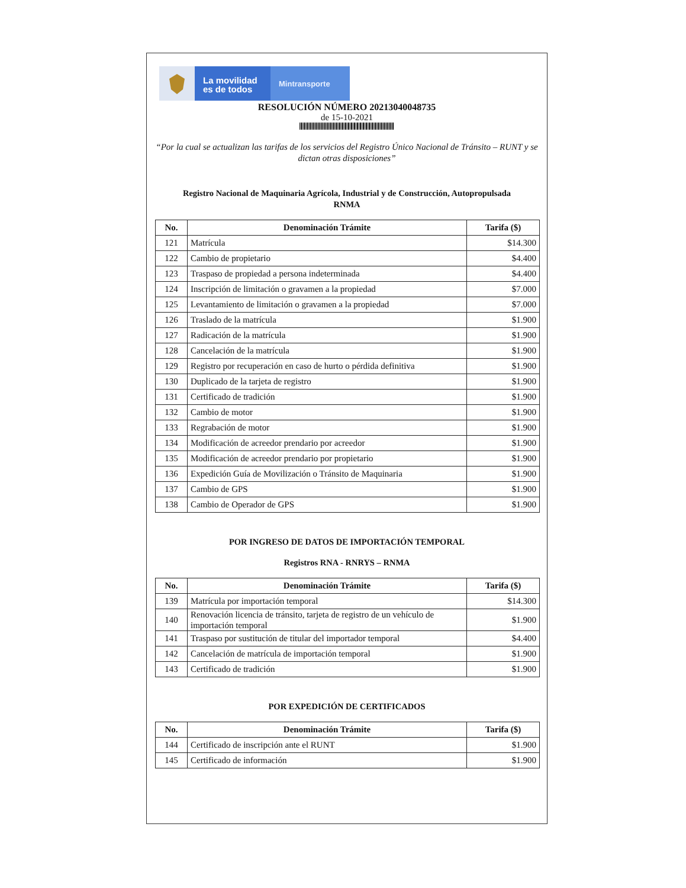La movilidad
es de todos
Mintransporte
RESOLUCIÓN NÚMERO 20213040048735
de 15-10-2021
“Por la cual se actualizan las tarifas de los servicios del Registro Único Nacional de Tránsito – RUNT y se dictan otras disposiciones”
Registro Nacional de Maquinaria Agrícola, Industrial y de Construcción, Autopropulsada
RNMA
| No. | Denominación Trámite | Tarifa ($) |
| --- | --- | --- |
| 121 | Matrícula | $14.300 |
| 122 | Cambio de propietario | $4.400 |
| 123 | Traspaso de propiedad a persona indeterminada | $4.400 |
| 124 | Inscripción de limitación o gravamen a la propiedad | $7.000 |
| 125 | Levantamiento de limitación o gravamen a la propiedad | $7.000 |
| 126 | Traslado de la matrícula | $1.900 |
| 127 | Radicación de la matrícula | $1.900 |
| 128 | Cancelación de la matrícula | $1.900 |
| 129 | Registro por recuperación en caso de hurto o pérdida definitiva | $1.900 |
| 130 | Duplicado de la tarjeta de registro | $1.900 |
| 131 | Certificado de tradición | $1.900 |
| 132 | Cambio de motor | $1.900 |
| 133 | Regrabación de motor | $1.900 |
| 134 | Modificación de acreedor prendario por acreedor | $1.900 |
| 135 | Modificación de acreedor prendario por propietario | $1.900 |
| 136 | Expedición Guía de Movilización o Tránsito de Maquinaria | $1.900 |
| 137 | Cambio de GPS | $1.900 |
| 138 | Cambio de Operador de GPS | $1.900 |
POR INGRESO DE DATOS DE IMPORTACIÓN TEMPORAL
Registros RNA - RNRYS – RNMA
| No. | Denominación Trámite | Tarifa ($) |
| --- | --- | --- |
| 139 | Matrícula por importación temporal | $14.300 |
| 140 | Renovación licencia de tránsito, tarjeta de registro de un vehículo de importación temporal | $1.900 |
| 141 | Traspaso por sustitución de titular del importador temporal | $4.400 |
| 142 | Cancelación de matrícula de importación temporal | $1.900 |
| 143 | Certificado de tradición | $1.900 |
POR EXPEDICIÓN DE CERTIFICADOS
| No. | Denominación Trámite | Tarifa ($) |
| --- | --- | --- |
| 144 | Certificado de inscripción ante el RUNT | $1.900 |
| 145 | Certificado de información | $1.900 |